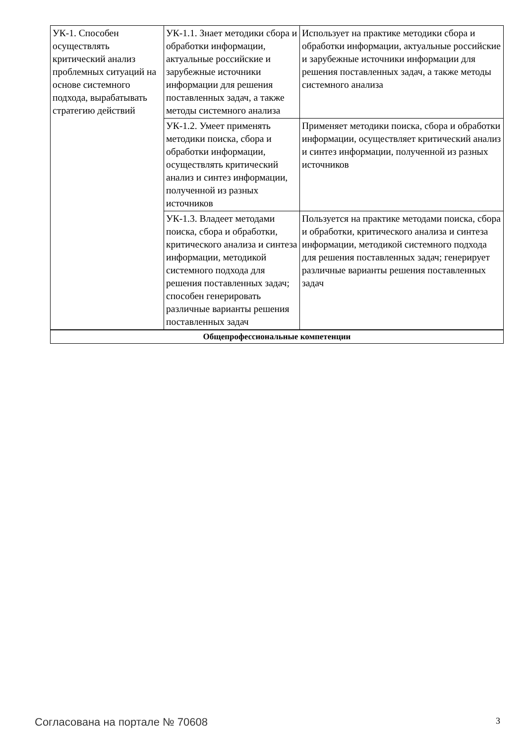| УК-1. Способен осуществлять критический анализ проблемных ситуаций на основе системного подхода, вырабатывать стратегию действий | УК-1.1. Знает методики сбора и обработки информации, актуальные российские и зарубежные источники информации для решения поставленных задач, а также методы системного анализа | Использует на практике методики сбора и обработки информации, актуальные российские и зарубежные источники информации для решения поставленных задач, а также методы системного анализа |
| | УК-1.2. Умеет применять методики поиска, сбора и обработки информации, осуществлять критический анализ и синтез информации, полученной из разных источников | Применяет методики поиска, сбора и обработки информации, осуществляет критический анализ и синтез информации, полученной из разных источников |
| | УК-1.3. Владеет методами поиска, сбора и обработки, критического анализа и синтеза информации, методикой системного подхода для решения поставленных задач; способен генерировать различные варианты решения поставленных задач | Пользуется на практике методами поиска, сбора и обработки, критического анализа и синтеза информации, методикой системного подхода для решения поставленных задач; генерирует различные варианты решения поставленных задач |
| Общепрофессиональные компетенции | | |
Согласована на портале № 70608 3